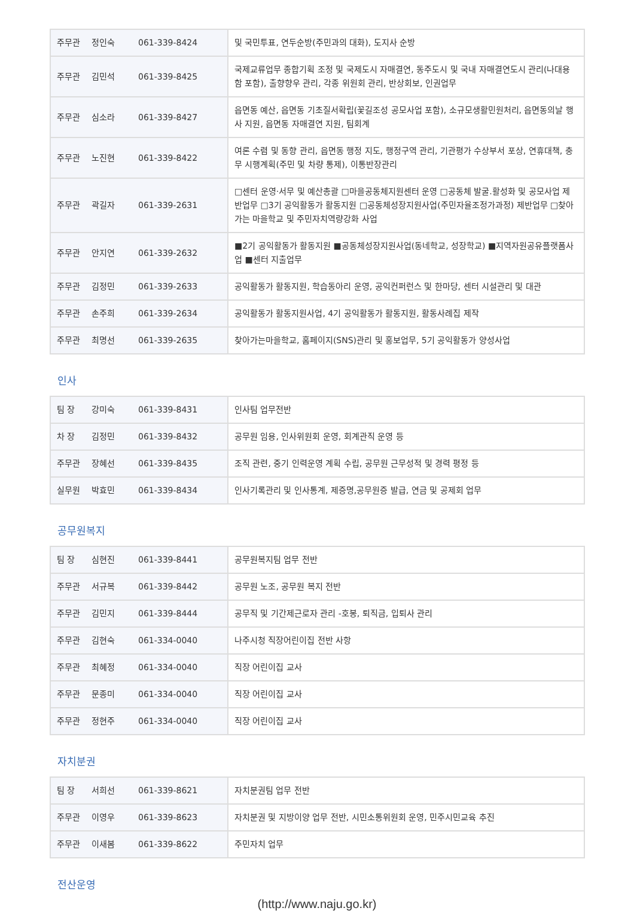| 주무관 정인숙 061-339-8424 | 및 국민투표, 연두순방(주민과의 대화), 도지사 순방 |
| 주무관 김민석 061-339-8425 | 국제교류업무 종합기획 조정 및 국제도시 자매결연, 동주도시 및 국내 자매결연도시 관리(나대용함 포함), 출향향우 관리, 각종 위원회 관리, 반상회보, 인권업무 |
| 주무관 심소라 061-339-8427 | 읍면동 예산, 읍면동 기초질서확립(꽃길조성 공모사업 포함), 소규모생활민원처리, 읍면동의날 행사 지원, 읍면동 자매결연 지원, 팀회계 |
| 주무관 노진현 061-339-8422 | 여론 수렴 및 동향 관리, 읍면동 행정 지도, 행정구역 관리, 기관평가 수상부서 포상, 연휴대책, 충무 시행계획(주민 및 차량 통제), 이통반장관리 |
| 주무관 곽길자 061-339-2631 | □센터 운영·서무 및 예산총괄 □마을공동체지원센터 운영 □공동체 발굴.활성화 및 공모사업 제반업무 □3기 공익활동가 활동지원 □공동체성장지원사업(주민자율조정가과정) 제반업무 □찾아가는 마을학교 및 주민자치역량강화 사업 |
| 주무관 안지연 061-339-2632 | ■2기 공익활동가 활동지원 ■공동체성장지원사업(동네학교, 성장학교) ■지역자원공유플랫폼사업 ■센터 지출업무 |
| 주무관 김정민 061-339-2633 | 공익활동가 활동지원, 학습동아리 운영, 공익컨퍼런스 및 한마당, 센터 시설관리 및 대관 |
| 주무관 손주희 061-339-2634 | 공익활동가 활동지원사업, 4기 공익활동가 활동지원, 활동사례집 제작 |
| 주무관 최명선 061-339-2635 | 찾아가는마을학교, 홈페이지(SNS)관리 및 홍보업무, 5기 공익활동가 양성사업 |
인사
| 팀 장 강미숙 061-339-8431 | 인사팀 업무전반 |
| 차 장 김정민 061-339-8432 | 공무원 임용, 인사위원회 운영, 회계관직 운영 등 |
| 주무관 장혜선 061-339-8435 | 조직 관련, 중기 인력운영 계획 수립, 공무원 근무성적 및 경력 평정 등 |
| 실무원 박효민 061-339-8434 | 인사기록관리 및 인사통계, 제증명,공무원증 발급, 연금 및 공제회 업무 |
공무원복지
| 팀 장 심현진 061-339-8441 | 공무원복지팀 업무 전반 |
| 주무관 서규복 061-339-8442 | 공무원 노조, 공무원 복지 전반 |
| 주무관 김민지 061-339-8444 | 공무직 및 기간제근로자 관리 -호봉, 퇴직금, 입퇴사 관리 |
| 주무관 김현숙 061-334-0040 | 나주시청 직장어린이집 전반 사항 |
| 주무관 최혜정 061-334-0040 | 직장 어린이집 교사 |
| 주무관 문종미 061-334-0040 | 직장 어린이집 교사 |
| 주무관 정현주 061-334-0040 | 직장 어린이집 교사 |
자치분권
| 팀 장 서희선 061-339-8621 | 자치분권팀 업무 전반 |
| 주무관 이영우 061-339-8623 | 자치분권 및 지방이양 업무 전반, 시민소통위원회 운영, 민주시민교육 추진 |
| 주무관 이새봄 061-339-8622 | 주민자치 업무 |
전산운영
(http://www.naju.go.kr)